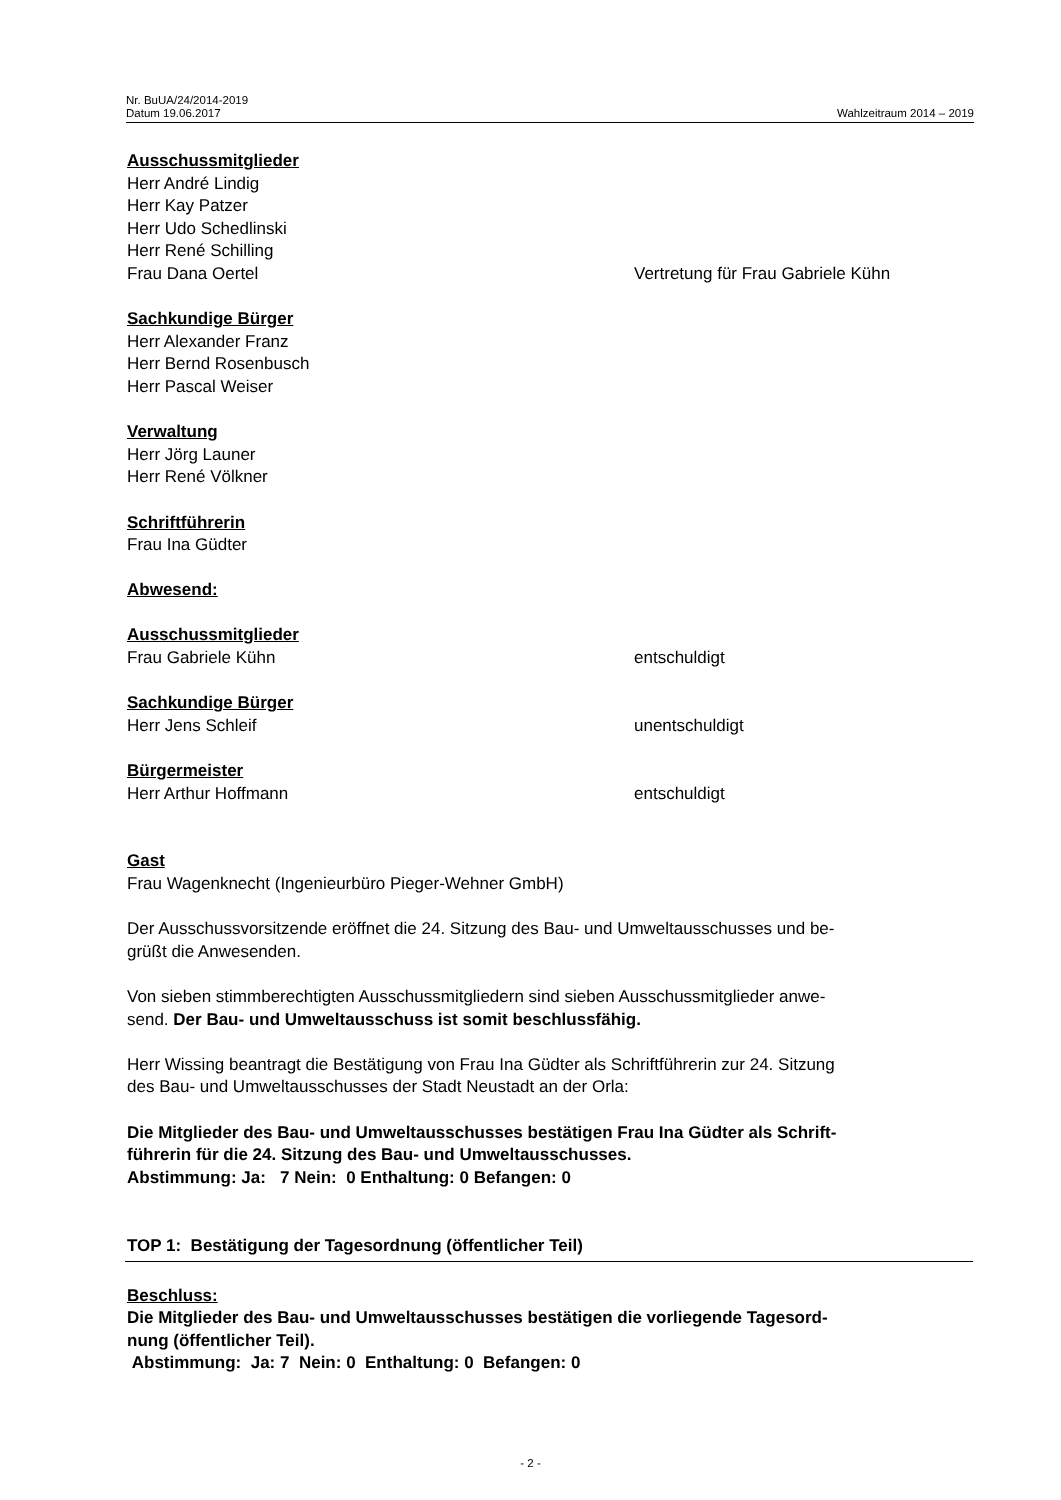Nr. BuUA/24/2014-2019
Datum 19.06.2017 Wahlzeitraum 2014 – 2019
Ausschussmitglieder
Herr André Lindig
Herr Kay Patzer
Herr Udo Schedlinski
Herr René Schilling
Frau Dana Oertel Vertretung für Frau Gabriele Kühn
Sachkundige Bürger
Herr Alexander Franz
Herr Bernd Rosenbusch
Herr Pascal Weiser
Verwaltung
Herr Jörg Launer
Herr René Völkner
Schriftführerin
Frau Ina Güdter
Abwesend:
Ausschussmitglieder
Frau Gabriele Kühn entschuldigt
Sachkundige Bürger
Herr Jens Schleif unentschuldigt
Bürgermeister
Herr Arthur Hoffmann entschuldigt
Gast
Frau Wagenknecht (Ingenieurbüro Pieger-Wehner GmbH)
Der Ausschussvorsitzende eröffnet die 24. Sitzung des Bau- und Umweltausschusses und be-
grüßt die Anwesenden.
Von sieben stimmberechtigten Ausschussmitgliedern sind sieben Ausschussmitglieder anwe-
send. Der Bau- und Umweltausschuss ist somit beschlussfähig.
Herr Wissing beantragt die Bestätigung von Frau Ina Güdter als Schriftführerin zur 24. Sitzung
des Bau- und Umweltausschusses der Stadt Neustadt an der Orla:
Die Mitglieder des Bau- und Umweltausschusses bestätigen Frau Ina Güdter als Schrift-
führerin für die 24. Sitzung des Bau- und Umweltausschusses.
Abstimmung: Ja: 7 Nein: 0 Enthaltung: 0 Befangen: 0
TOP 1: Bestätigung der Tagesordnung (öffentlicher Teil)
Beschluss:
Die Mitglieder des Bau- und Umweltausschusses bestätigen die vorliegende Tagesord-
nung (öffentlicher Teil).
Abstimmung: Ja: 7 Nein: 0 Enthaltung: 0 Befangen: 0
- 2 -